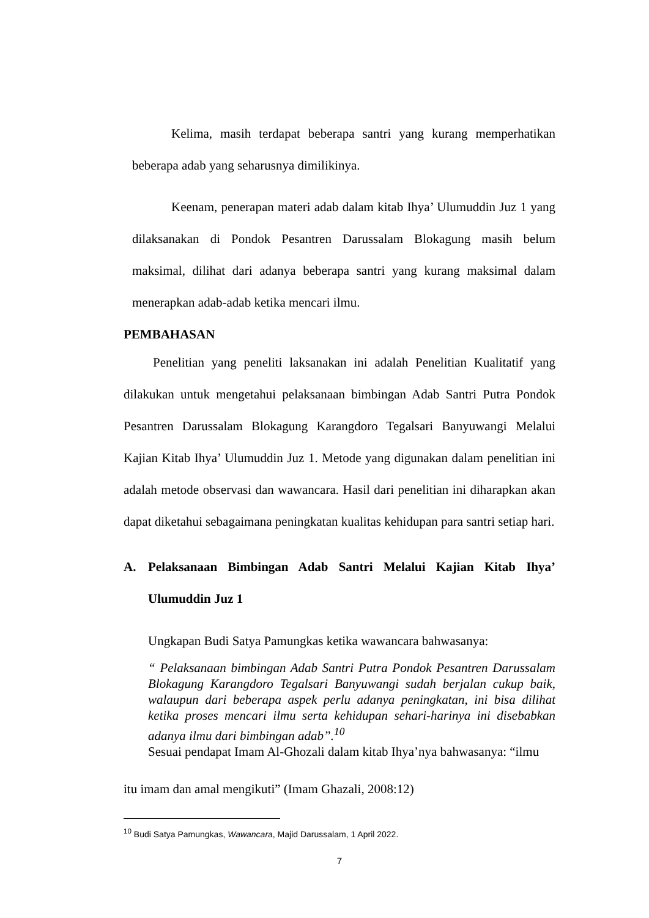Kelima, masih terdapat beberapa santri yang kurang memperhatikan beberapa adab yang seharusnya dimilikinya.
Keenam, penerapan materi adab dalam kitab Ihya’ Ulumuddin Juz 1 yang dilaksanakan di Pondok Pesantren Darussalam Blokagung masih belum maksimal, dilihat dari adanya beberapa santri yang kurang maksimal dalam menerapkan adab-adab ketika mencari ilmu.
PEMBAHASAN
Penelitian yang peneliti laksanakan ini adalah Penelitian Kualitatif yang dilakukan untuk mengetahui pelaksanaan bimbingan Adab Santri Putra Pondok Pesantren Darussalam Blokagung Karangdoro Tegalsari Banyuwangi Melalui Kajian Kitab Ihya’ Ulumuddin Juz 1. Metode yang digunakan dalam penelitian ini adalah metode observasi dan wawancara. Hasil dari penelitian ini diharapkan akan dapat diketahui sebagaimana peningkatan kualitas kehidupan para santri setiap hari.
A. Pelaksanaan Bimbingan Adab Santri Melalui Kajian Kitab Ihya’ Ulumuddin Juz 1
Ungkapan Budi Satya Pamungkas ketika wawancara bahwasanya:
“ Pelaksanaan bimbingan Adab Santri Putra Pondok Pesantren Darussalam Blokagung Karangdoro Tegalsari Banyuwangi sudah berjalan cukup baik, walaupun dari beberapa aspek perlu adanya peningkatan, ini bisa dilihat ketika proses mencari ilmu serta kehidupan sehari-harinya ini disebabkan adanya ilmu dari bimbingan adab”.<sup>10</sup>
Sesuai pendapat Imam Al-Ghozali dalam kitab Ihya’nya bahwasanya: “ilmu
itu imam dan amal mengikuti” (Imam Ghazali, 2008:12)
<sup>10</sup> Budi Satya Pamungkas, Wawancara, Majid Darussalam, 1 April 2022.
7